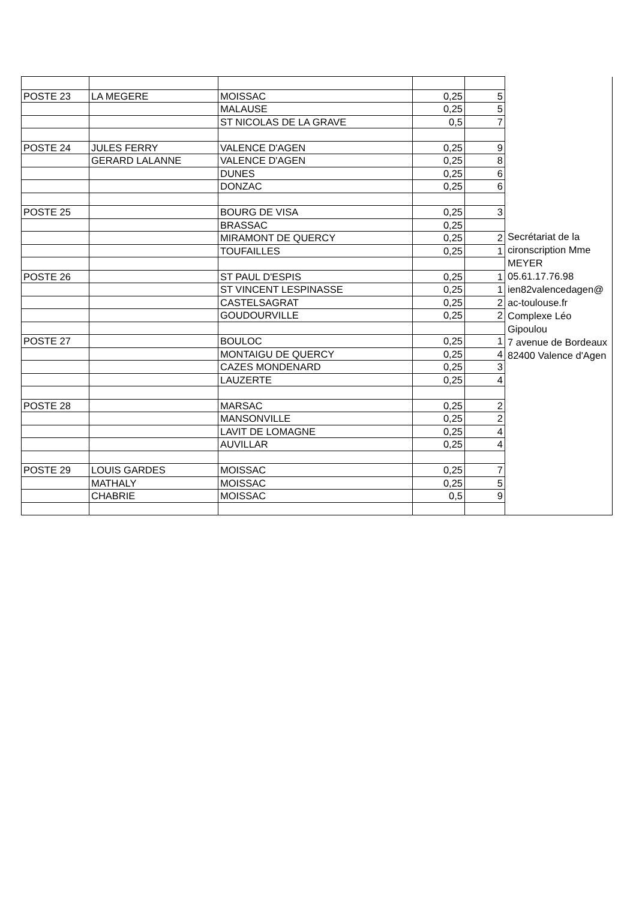| | | | | | Secrétariat de la cironscription Mme MEYER 05.61.17.76.98 ien82valencedagen@ ac-toulouse.fr Complexe Léo Gipoulou 7 avenue de Bordeaux 82400 Valence d'Agen |
| POSTE 23 | LA MEGERE | MOISSAC | 0,25 | 5 | |
| | | MALAUSE | 0,25 | 5 | |
| | | ST NICOLAS DE LA GRAVE | 0,5 | 7 | |
| POSTE 24 | JULES FERRY | VALENCE D'AGEN | 0,25 | 9 | |
| | GERARD LALANNE | VALENCE D'AGEN | 0,25 | 8 | |
| | | DUNES | 0,25 | 6 | |
| | | DONZAC | 0,25 | 6 | |
| POSTE 25 | | BOURG DE VISA | 0,25 | 3 | |
| | | BRASSAC | 0,25 | | |
| | | MIRAMONT DE QUERCY | 0,25 | 2 | |
| | | TOUFAILLES | 0,25 | 1 | |
| POSTE 26 | | ST PAUL D'ESPIS | 0,25 | 1 | |
| | | ST VINCENT LESPINASSE | 0,25 | 1 | |
| | | CASTELSAGRAT | 0,25 | 2 | |
| | | GOUDOURVILLE | 0,25 | 2 | |
| POSTE 27 | | BOULOC | 0,25 | 1 | |
| | | MONTAIGU DE QUERCY | 0,25 | 4 | |
| | | CAZES MONDENARD | 0,25 | 3 | |
| | | LAUZERTE | 0,25 | 4 | |
| POSTE 28 | | MARSAC | 0,25 | 2 | |
| | | MANSONVILLE | 0,25 | 2 | |
| | | LAVIT DE LOMAGNE | 0,25 | 4 | |
| | | AUVILLAR | 0,25 | 4 | |
| POSTE 29 | LOUIS GARDES | MOISSAC | 0,25 | 7 | |
| | MATHALY | MOISSAC | 0,25 | 5 | |
| | CHABRIE | MOISSAC | 0,5 | 9 | |